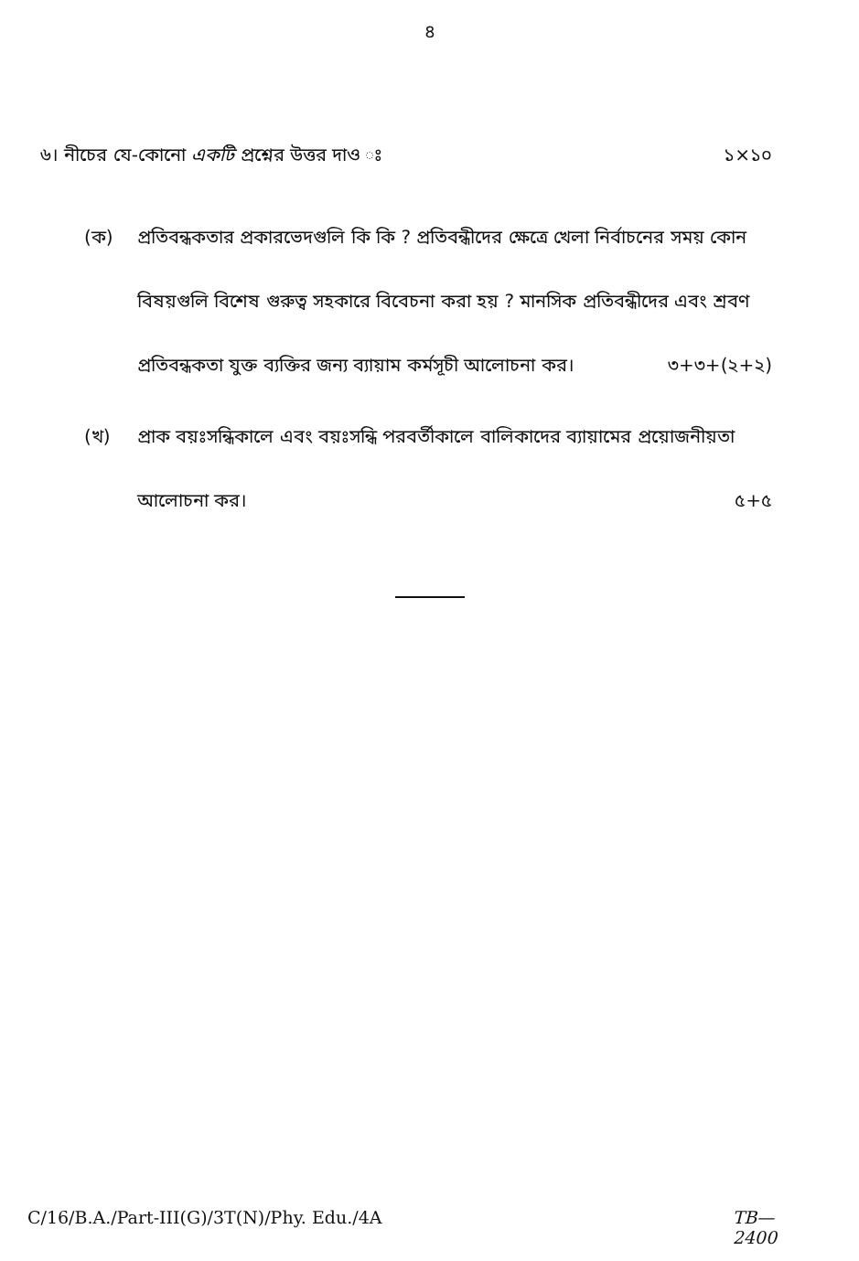৪
৬। নীচের যে-কোনো একটি প্রশ্নের উত্তর দাও ঃ ১×১০
(ক) প্রতিবন্ধকতার প্রকারভেদগুলি কি কি ? প্রতিবন্ধীদের ক্ষেত্রে খেলা নির্বাচনের সময় কোন বিষয়গুলি বিশেষ গুরুত্ব সহকারে বিবেচনা করা হয় ? মানসিক প্রতিবন্ধীদের এবং শ্রবণ প্রতিবন্ধকতা যুক্ত ব্যক্তির জন্য ব্যায়াম কর্মসূচী আলোচনা কর। ৩+৩+(২+২)
(খ) প্রাক বয়ঃসন্ধিকালে এবং বয়ঃসন্ধি পরবর্তীকালে বালিকাদের ব্যায়ামের প্রয়োজনীয়তা আলোচনা কর। ৫+৫
C/16/B.A./Part-III(G)/3T(N)/Phy. Edu./4A TB—
2400